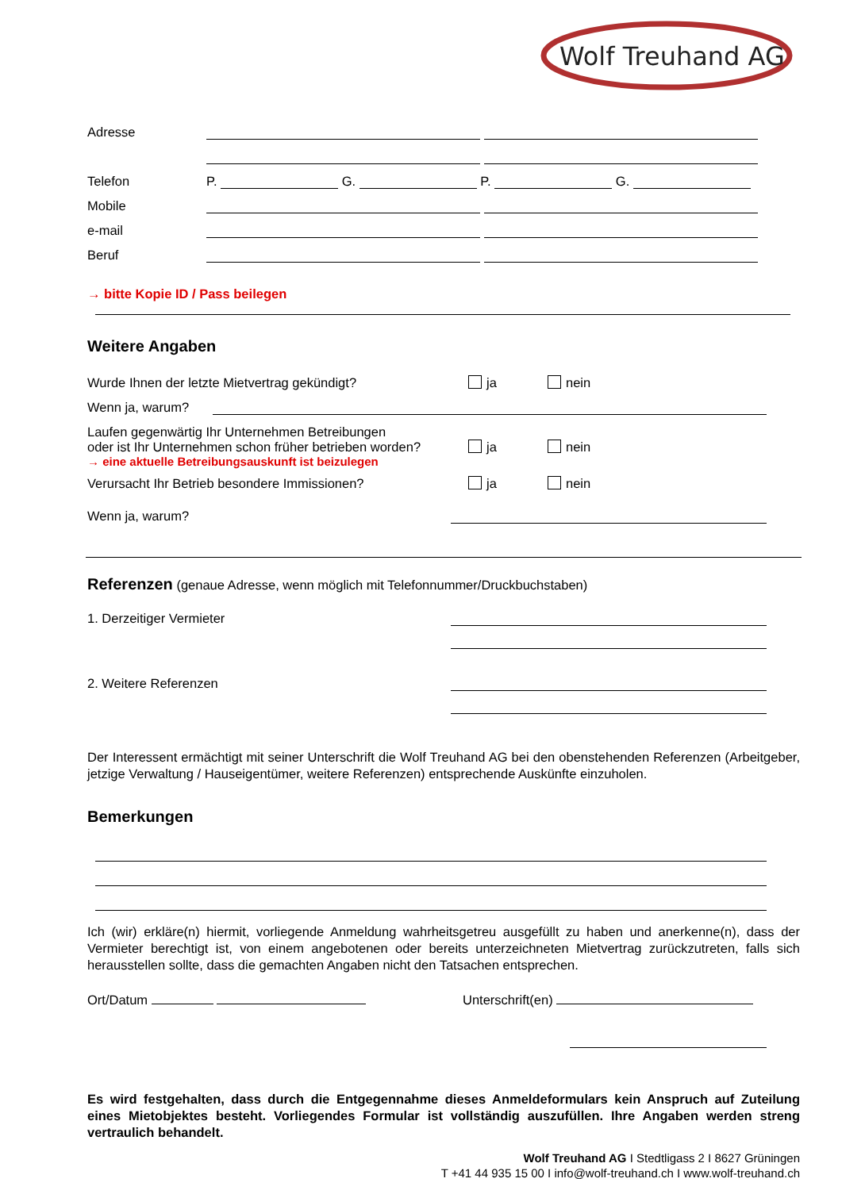Wolf Treuhand AG
Adresse
Telefon P. G. P. G.
Mobile
e-mail
Beruf
→ bitte Kopie ID / Pass beilegen
Weitere Angaben
Wurde Ihnen der letzte Mietvertrag gekündigt? ja nein
Wenn ja, warum?
Laufen gegenwärtig Ihr Unternehmen Betreibungen
oder ist Ihr Unternehmen schon früher betrieben worden? ja nein
→ eine aktuelle Betreibungsauskunft ist beizulegen
Verursacht Ihr Betrieb besondere Immissionen? ja nein
Wenn ja, warum?
Referenzen
(genaue Adresse, wenn möglich mit Telefonnummer/Druckbuchstaben)
1. Derzeitiger Vermieter
2. Weitere Referenzen
Der Interessent ermächtigt mit seiner Unterschrift die Wolf Treuhand AG bei den obenstehenden Referenzen (Arbeitgeber, jetzige Verwaltung / Hauseigentümer, weitere Referenzen) entsprechende Auskünfte einzuholen.
Bemerkungen
Ich (wir) erkläre(n) hiermit, vorliegende Anmeldung wahrheitsgetreu ausgefüllt zu haben und anerkenne(n), dass der Vermieter berechtigt ist, von einem angebotenen oder bereits unterzeichneten Mietvertrag zurückzutreten, falls sich herausstellen sollte, dass die gemachten Angaben nicht den Tatsachen entsprechen.
Ort/Datum Unterschrift(en)
Es wird festgehalten, dass durch die Entgegennahme dieses Anmeldeformulars kein Anspruch auf Zuteilung eines Mietobjektes besteht. Vorliegendes Formular ist vollständig auszufüllen. Ihre Angaben werden streng vertraulich behandelt.
Wolf Treuhand AG I Stedtligass 2 I 8627 Grüningen
T +41 44 935 15 00 I info@wolf-treuhand.ch I www.wolf-treuhand.ch